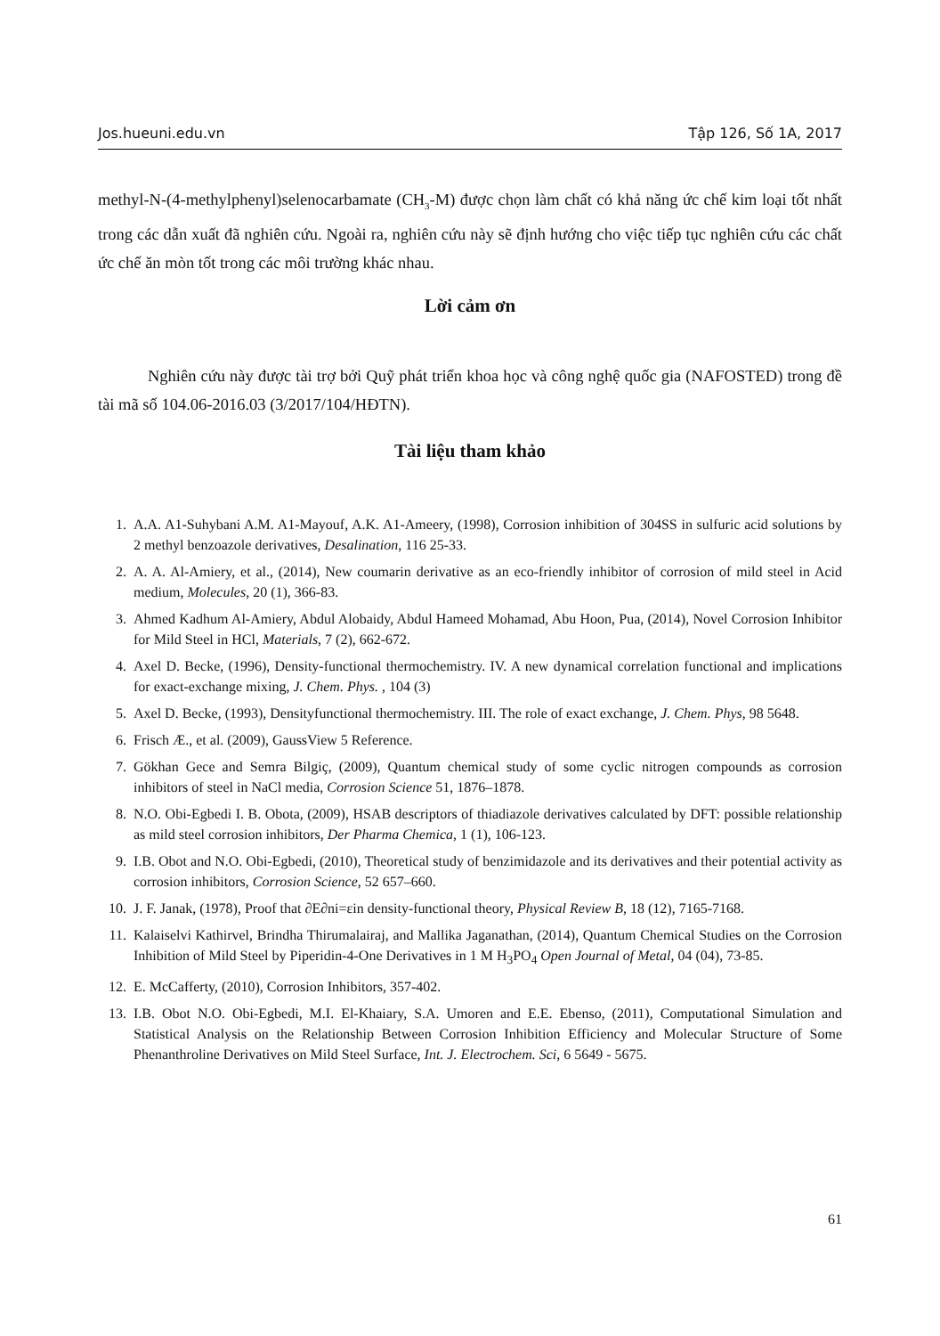Jos.hueuni.edu.vn Tập 126, Số 1A, 2017
methyl-N-(4-methylphenyl)selenocarbamate (CH<sub>3</sub>-M) được chọn làm chất có khả năng ức chế kim loại tốt nhất trong các dẫn xuất đã nghiên cứu. Ngoài ra, nghiên cứu này sẽ định hướng cho việc tiếp tục nghiên cứu các chất ức chế ăn mòn tốt trong các môi trường khác nhau.
Lời cảm ơn
Nghiên cứu này được tài trợ bởi Quỹ phát triển khoa học và công nghệ quốc gia (NAFOSTED) trong đề tài mã số 104.06-2016.03 (3/2017/104/HĐTN).
Tài liệu tham khảo
1. A.A. A1-Suhybani A.M. A1-Mayouf, A.K. A1-Ameery, (1998), Corrosion inhibition of 304SS in sulfuric acid solutions by 2 methyl benzoazole derivatives, Desalination, 116 25-33.
2. A. A. Al-Amiery, et al., (2014), New coumarin derivative as an eco-friendly inhibitor of corrosion of mild steel in Acid medium, Molecules, 20 (1), 366-83.
3. Ahmed Kadhum Al-Amiery, Abdul Alobaidy, Abdul Hameed Mohamad, Abu Hoon, Pua, (2014), Novel Corrosion Inhibitor for Mild Steel in HCl, Materials, 7 (2), 662-672.
4. Axel D. Becke, (1996), Density-functional thermochemistry. IV. A new dynamical correlation functional and implications for exact-exchange mixing, J. Chem. Phys. , 104 (3)
5. Axel D. Becke, (1993), Densityfunctional thermochemistry. III. The role of exact exchange, J. Chem. Phys, 98 5648.
6. Frisch Æ., et al. (2009), GaussView 5 Reference.
7. Gökhan Gece and Semra Bilgiç, (2009), Quantum chemical study of some cyclic nitrogen compounds as corrosion inhibitors of steel in NaCl media, Corrosion Science 51, 1876–1878.
8. N.O. Obi-Egbedi I. B. Obota, (2009), HSAB descriptors of thiadiazole derivatives calculated by DFT: possible relationship as mild steel corrosion inhibitors, Der Pharma Chemica, 1 (1), 106-123.
9. I.B. Obot and N.O. Obi-Egbedi, (2010), Theoretical study of benzimidazole and its derivatives and their potential activity as corrosion inhibitors, Corrosion Science, 52 657–660.
10. J. F. Janak, (1978), Proof that ∂E∂ni=εin density-functional theory, Physical Review B, 18 (12), 7165-7168.
11. Kalaiselvi Kathirvel, Brindha Thirumalairaj, and Mallika Jaganathan, (2014), Quantum Chemical Studies on the Corrosion Inhibition of Mild Steel by Piperidin-4-One Derivatives in 1 M H<sub>3</sub>PO<sub>4</sub> Open Journal of Metal, 04 (04), 73-85.
12. E. McCafferty, (2010), Corrosion Inhibitors, 357-402.
13. I.B. Obot N.O. Obi-Egbedi, M.I. El-Khaiary, S.A. Umoren and E.E. Ebenso, (2011), Computational Simulation and Statistical Analysis on the Relationship Between Corrosion Inhibition Efficiency and Molecular Structure of Some Phenanthroline Derivatives on Mild Steel Surface, Int. J. Electrochem. Sci, 6 5649 - 5675.
61